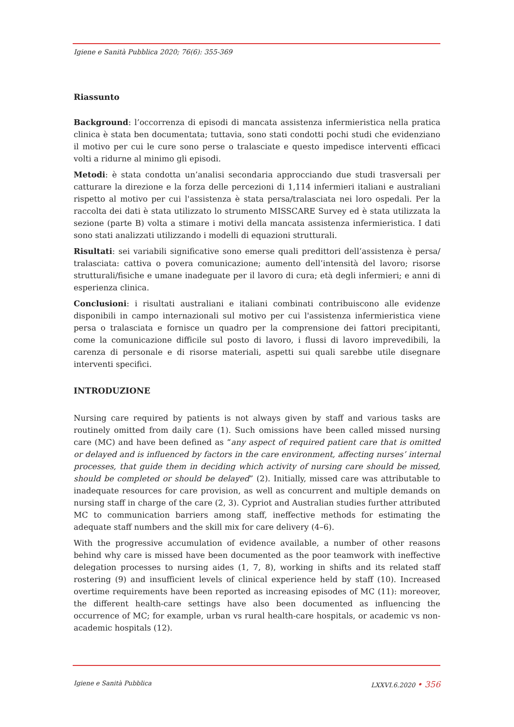Igiene e Sanità Pubblica 2020; 76(6): 355-369
Riassunto
Background: l’occorrenza di episodi di mancata assistenza infermieristica nella pratica clinica è stata ben documentata; tuttavia, sono stati condotti pochi studi che evidenziano il motivo per cui le cure sono perse o tralasciate e questo impedisce interventi efficaci volti a ridurne al minimo gli episodi.
Metodi: è stata condotta un’analisi secondaria approcciando due studi trasversali per catturare la direzione e la forza delle percezioni di 1,114 infermieri italiani e australiani rispetto al motivo per cui l'assistenza è stata persa/tralasciata nei loro ospedali. Per la raccolta dei dati è stata utilizzato lo strumento MISSCARE Survey ed è stata utilizzata la sezione (parte B) volta a stimare i motivi della mancata assistenza infermieristica. I dati sono stati analizzati utilizzando i modelli di equazioni strutturali.
Risultati: sei variabili significative sono emerse quali predittori dell’assistenza è persa/ tralasciata: cattiva o povera comunicazione; aumento dell’intensità del lavoro; risorse strutturali/fisiche e umane inadeguate per il lavoro di cura; età degli infermieri; e anni di esperienza clinica.
Conclusioni: i risultati australiani e italiani combinati contribuiscono alle evidenze disponibili in campo internazionali sul motivo per cui l'assistenza infermieristica viene persa o tralasciata e fornisce un quadro per la comprensione dei fattori precipitanti, come la comunicazione difficile sul posto di lavoro, i flussi di lavoro imprevedibili, la carenza di personale e di risorse materiali, aspetti sui quali sarebbe utile disegnare interventi specifici.
INTRODUZIONE
Nursing care required by patients is not always given by staff and various tasks are routinely omitted from daily care (1). Such omissions have been called missed nursing care (MC) and have been defined as “any aspect of required patient care that is omitted or delayed and is influenced by factors in the care environment, affecting nurses’ internal processes, that guide them in deciding which activity of nursing care should be missed, should be completed or should be delayed” (2). Initially, missed care was attributable to inadequate resources for care provision, as well as concurrent and multiple demands on nursing staff in charge of the care (2, 3). Cypriot and Australian studies further attributed MC to communication barriers among staff, ineffective methods for estimating the adequate staff numbers and the skill mix for care delivery (4–6).
With the progressive accumulation of evidence available, a number of other reasons behind why care is missed have been documented as the poor teamwork with ineffective delegation processes to nursing aides (1, 7, 8), working in shifts and its related staff rostering (9) and insufficient levels of clinical experience held by staff (10). Increased overtime requirements have been reported as increasing episodes of MC (11): moreover, the different health-care settings have also been documented as influencing the occurrence of MC; for example, urban vs rural health-care hospitals, or academic vs non-academic hospitals (12).
Igiene e Sanità Pubblica LXXVI.6.2020 • 356